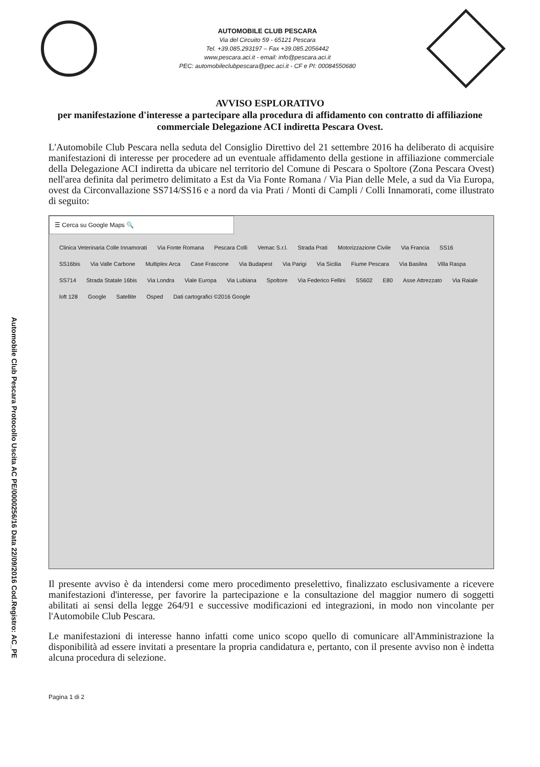AUTOMOBILE CLUB PESCARA
Via del Circuito 59 - 65121 Pescara
Tel. +39.085.293197 – Fax +39.085.2056442
www.pescara.aci.it - email: info@pescara.aci.it
PEC: automobileclubpescara@pec.aci.it - CF e PI: 00084550680
AVVISO ESPLORATIVO
per manifestazione d'interesse a partecipare alla procedura di affidamento con contratto di affiliazione commerciale Delegazione ACI indiretta Pescara Ovest.
L'Automobile Club Pescara nella seduta del Consiglio Direttivo del 21 settembre 2016 ha deliberato di acquisire manifestazioni di interesse per procedere ad un eventuale affidamento della gestione in affiliazione commerciale della Delegazione ACI indiretta da ubicare nel territorio del Comune di Pescara o Spoltore (Zona Pescara Ovest) nell'area definita dal perimetro delimitato a Est da Via Fonte Romana / Via Pian delle Mele, a sud da Via Europa, ovest da Circonvallazione SS714/SS16 e a nord da via Prati / Monti di Campli / Colli Innamorati, come illustrato di seguito:
☰ Cerca su Google Maps 🔍
Clinica Veterinaria Colle Innamorati Via Fonte Romana Pescara Colli Vemac S.r.l. Strada Prati Motorizzazione Civile Via Francia SS16 SS16bis Via Valle Carbone Multiplex Arca Case Frascone Via Budapest Via Parigi Via Sicilia Fiume Pescara Via Basilea Villa Raspa SS714 Strada Statale 16bis Via Londra Viale Europa Via Lubiana Spoltore Via Federico Fellini SS602 E80 Asse Attrezzato Via Raiale loft 128 Google Satellite Osped Dati cartografici ©2016 Google
Automobile Club Pescara Protocollo Uscita AC PE/0000256/16 Data 22/09/2016 Cod.Registro: AC_PE
Il presente avviso è da intendersi come mero procedimento preselettivo, finalizzato esclusivamente a ricevere manifestazioni d'interesse, per favorire la partecipazione e la consultazione del maggior numero di soggetti abilitati ai sensi della legge 264/91 e successive modificazioni ed integrazioni, in modo non vincolante per l'Automobile Club Pescara.
Le manifestazioni di interesse hanno infatti come unico scopo quello di comunicare all'Amministrazione la disponibilità ad essere invitati a presentare la propria candidatura e, pertanto, con il presente avviso non è indetta alcuna procedura di selezione.
Pagina 1 di 2